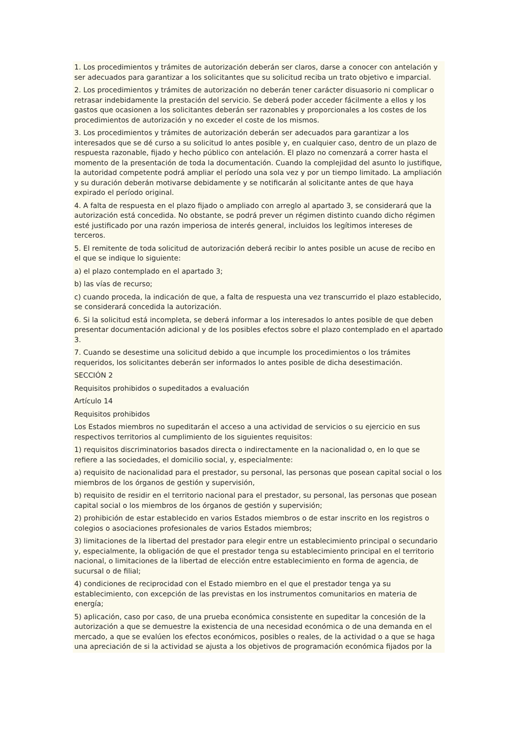1. Los procedimientos y trámites de autorización deberán ser claros, darse a conocer con antelación y ser adecuados para garantizar a los solicitantes que su solicitud reciba un trato objetivo e imparcial.
2. Los procedimientos y trámites de autorización no deberán tener carácter disuasorio ni complicar o retrasar indebidamente la prestación del servicio. Se deberá poder acceder fácilmente a ellos y los gastos que ocasionen a los solicitantes deberán ser razonables y proporcionales a los costes de los procedimientos de autorización y no exceder el coste de los mismos.
3. Los procedimientos y trámites de autorización deberán ser adecuados para garantizar a los interesados que se dé curso a su solicitud lo antes posible y, en cualquier caso, dentro de un plazo de respuesta razonable, fijado y hecho público con antelación. El plazo no comenzará a correr hasta el momento de la presentación de toda la documentación. Cuando la complejidad del asunto lo justifique, la autoridad competente podrá ampliar el período una sola vez y por un tiempo limitado. La ampliación y su duración deberán motivarse debidamente y se notificarán al solicitante antes de que haya expirado el período original.
4. A falta de respuesta en el plazo fijado o ampliado con arreglo al apartado 3, se considerará que la autorización está concedida. No obstante, se podrá prever un régimen distinto cuando dicho régimen esté justificado por una razón imperiosa de interés general, incluidos los legítimos intereses de terceros.
5. El remitente de toda solicitud de autorización deberá recibir lo antes posible un acuse de recibo en el que se indique lo siguiente:
a) el plazo contemplado en el apartado 3;
b) las vías de recurso;
c) cuando proceda, la indicación de que, a falta de respuesta una vez transcurrido el plazo establecido, se considerará concedida la autorización.
6. Si la solicitud está incompleta, se deberá informar a los interesados lo antes posible de que deben presentar documentación adicional y de los posibles efectos sobre el plazo contemplado en el apartado 3.
7. Cuando se desestime una solicitud debido a que incumple los procedimientos o los trámites requeridos, los solicitantes deberán ser informados lo antes posible de dicha desestimación.
SECCIÓN 2
Requisitos prohibidos o supeditados a evaluación
Artículo 14
Requisitos prohibidos
Los Estados miembros no supeditarán el acceso a una actividad de servicios o su ejercicio en sus respectivos territorios al cumplimiento de los siguientes requisitos:
1) requisitos discriminatorios basados directa o indirectamente en la nacionalidad o, en lo que se refiere a las sociedades, el domicilio social, y, especialmente:
a) requisito de nacionalidad para el prestador, su personal, las personas que posean capital social o los miembros de los órganos de gestión y supervisión,
b) requisito de residir en el territorio nacional para el prestador, su personal, las personas que posean capital social o los miembros de los órganos de gestión y supervisión;
2) prohibición de estar establecido en varios Estados miembros o de estar inscrito en los registros o colegios o asociaciones profesionales de varios Estados miembros;
3) limitaciones de la libertad del prestador para elegir entre un establecimiento principal o secundario y, especialmente, la obligación de que el prestador tenga su establecimiento principal en el territorio nacional, o limitaciones de la libertad de elección entre establecimiento en forma de agencia, de sucursal o de filial;
4) condiciones de reciprocidad con el Estado miembro en el que el prestador tenga ya su establecimiento, con excepción de las previstas en los instrumentos comunitarios en materia de energía;
5) aplicación, caso por caso, de una prueba económica consistente en supeditar la concesión de la autorización a que se demuestre la existencia de una necesidad económica o de una demanda en el mercado, a que se evalúen los efectos económicos, posibles o reales, de la actividad o a que se haga una apreciación de si la actividad se ajusta a los objetivos de programación económica fijados por la